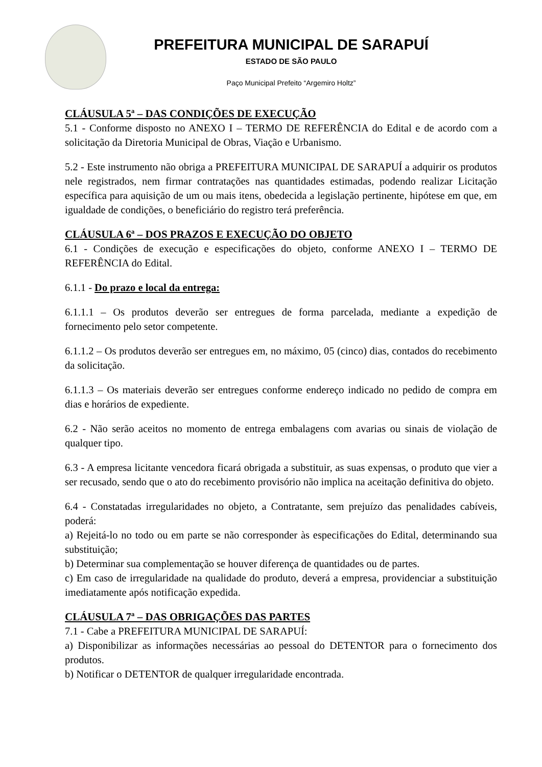PREFEITURA MUNICIPAL DE SARAPUÍ
ESTADO DE SÃO PAULO
Paço Municipal Prefeito “Argemiro Holtz”
CLÁUSULA 5ª – DAS CONDIÇÕES DE EXECUÇÃO
5.1 - Conforme disposto no ANEXO I – TERMO DE REFERÊNCIA do Edital e de acordo com a solicitação da Diretoria Municipal de Obras, Viação e Urbanismo.
5.2 - Este instrumento não obriga a PREFEITURA MUNICIPAL DE SARAPUÍ a adquirir os produtos nele registrados, nem firmar contratações nas quantidades estimadas, podendo realizar Licitação específica para aquisição de um ou mais itens, obedecida a legislação pertinente, hipótese em que, em igualdade de condições, o beneficiário do registro terá preferência.
CLÁUSULA 6ª – DOS PRAZOS E EXECUÇÃO DO OBJETO
6.1 - Condições de execução e especificações do objeto, conforme ANEXO I – TERMO DE REFERÊNCIA do Edital.
6.1.1 - Do prazo e local da entrega:
6.1.1.1 – Os produtos deverão ser entregues de forma parcelada, mediante a expedição de fornecimento pelo setor competente.
6.1.1.2 – Os produtos deverão ser entregues em, no máximo, 05 (cinco) dias, contados do recebimento da solicitação.
6.1.1.3 – Os materiais deverão ser entregues conforme endereço indicado no pedido de compra em dias e horários de expediente.
6.2 - Não serão aceitos no momento de entrega embalagens com avarias ou sinais de violação de qualquer tipo.
6.3 - A empresa licitante vencedora ficará obrigada a substituir, as suas expensas, o produto que vier a ser recusado, sendo que o ato do recebimento provisório não implica na aceitação definitiva do objeto.
6.4 - Constatadas irregularidades no objeto, a Contratante, sem prejuízo das penalidades cabíveis, poderá:
a) Rejeitá-lo no todo ou em parte se não corresponder às especificações do Edital, determinando sua substituição;
b) Determinar sua complementação se houver diferença de quantidades ou de partes.
c) Em caso de irregularidade na qualidade do produto, deverá a empresa, providenciar a substituição imediatamente após notificação expedida.
CLÁUSULA 7ª – DAS OBRIGAÇÕES DAS PARTES
7.1 - Cabe a PREFEITURA MUNICIPAL DE SARAPUÍ:
a) Disponibilizar as informações necessárias ao pessoal do DETENTOR para o fornecimento dos produtos.
b) Notificar o DETENTOR de qualquer irregularidade encontrada.